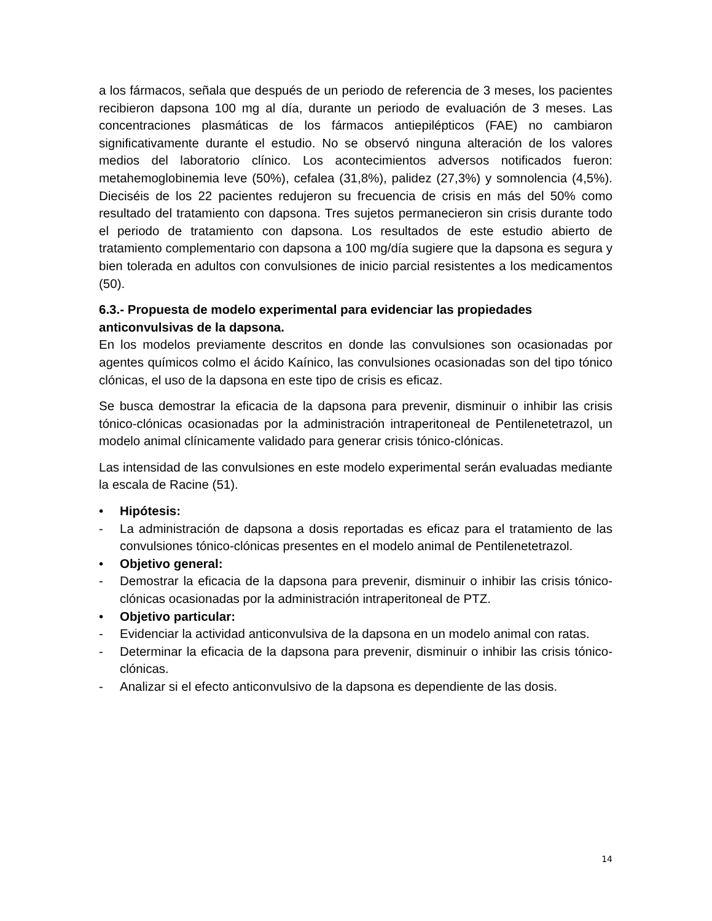a los fármacos, señala que después de un periodo de referencia de 3 meses, los pacientes recibieron dapsona 100 mg al día, durante un periodo de evaluación de 3 meses. Las concentraciones plasmáticas de los fármacos antiepilépticos (FAE) no cambiaron significativamente durante el estudio. No se observó ninguna alteración de los valores medios del laboratorio clínico. Los acontecimientos adversos notificados fueron: metahemoglobinemia leve (50%), cefalea (31,8%), palidez (27,3%) y somnolencia (4,5%). Dieciséis de los 22 pacientes redujeron su frecuencia de crisis en más del 50% como resultado del tratamiento con dapsona. Tres sujetos permanecieron sin crisis durante todo el periodo de tratamiento con dapsona. Los resultados de este estudio abierto de tratamiento complementario con dapsona a 100 mg/día sugiere que la dapsona es segura y bien tolerada en adultos con convulsiones de inicio parcial resistentes a los medicamentos (50).
6.3.- Propuesta de modelo experimental para evidenciar las propiedades anticonvulsivas de la dapsona.
En los modelos previamente descritos en donde las convulsiones son ocasionadas por agentes químicos colmo el ácido Kaínico, las convulsiones ocasionadas son del tipo tónico clónicas, el uso de la dapsona en este tipo de crisis es eficaz.
Se busca demostrar la eficacia de la dapsona para prevenir, disminuir o inhibir las crisis tónico-clónicas ocasionadas por la administración intraperitoneal de Pentilenetetrazol, un modelo animal clínicamente validado para generar crisis tónico-clónicas.
Las intensidad de las convulsiones en este modelo experimental serán evaluadas mediante la escala de Racine (51).
• Hipótesis:
- La administración de dapsona a dosis reportadas es eficaz para el tratamiento de las convulsiones tónico-clónicas presentes en el modelo animal de Pentilenetetrazol.
• Objetivo general:
- Demostrar la eficacia de la dapsona para prevenir, disminuir o inhibir las crisis tónico-clónicas ocasionadas por la administración intraperitoneal de PTZ.
• Objetivo particular:
- Evidenciar la actividad anticonvulsiva de la dapsona en un modelo animal con ratas.
- Determinar la eficacia de la dapsona para prevenir, disminuir o inhibir las crisis tónico-clónicas.
- Analizar si el efecto anticonvulsivo de la dapsona es dependiente de las dosis.
14